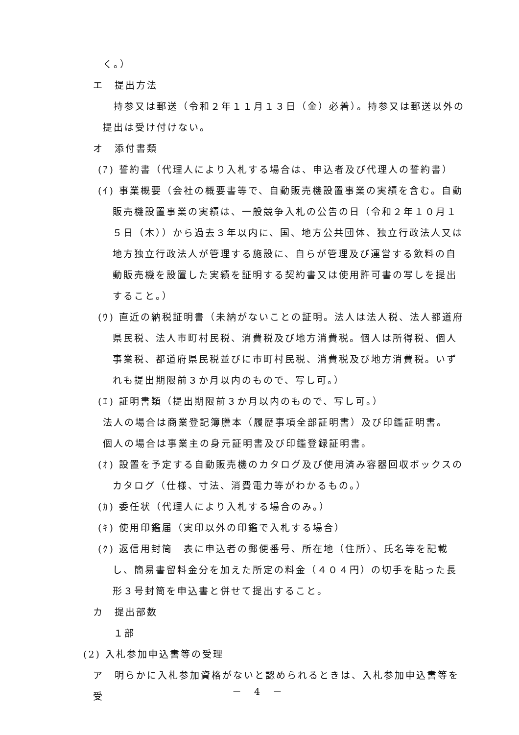く。）
エ　提出方法
　持参又は郵送（令和２年１１月１３日（金）必着）。持参又は郵送以外の
提出は受け付けない。
オ　添付書類
(ｱ) 誓約書（代理人により入札する場合は、申込者及び代理人の誓約書）
(ｲ) 事業概要（会社の概要書等で、自動販売機設置事業の実績を含む。自動販売機設置事業の実績は、一般競争入札の公告の日（令和２年１０月１５日（木））から過去３年以内に、国、地方公共団体、独立行政法人又は地方独立行政法人が管理する施設に、自らが管理及び運営する飲料の自動販売機を設置した実績を証明する契約書又は使用許可書の写しを提出すること。）
(ｳ) 直近の納税証明書（未納がないことの証明。法人は法人税、法人都道府県民税、法人市町村民税、消費税及び地方消費税。個人は所得税、個人事業税、都道府県民税並びに市町村民税、消費税及び地方消費税。いずれも提出期限前３か月以内のもので、写し可。）
(ｴ) 証明書類（提出期限前３か月以内のもので、写し可。）
法人の場合は商業登記簿謄本（履歴事項全部証明書）及び印鑑証明書。
個人の場合は事業主の身元証明書及び印鑑登録証明書。
(ｵ) 設置を予定する自動販売機のカタログ及び使用済み容器回収ボックスのカタログ（仕様、寸法、消費電力等がわかるもの。）
(ｶ) 委任状（代理人により入札する場合のみ。）
(ｷ) 使用印鑑届（実印以外の印鑑で入札する場合）
(ｸ) 返信用封筒　表に申込者の郵便番号、所在地（住所）、氏名等を記載し、簡易書留料金分を加えた所定の料金（４０４円）の切手を貼った長形３号封筒を申込書と併せて提出すること。
カ　提出部数
　１部
(2) 入札参加申込書等の受理
ア　明らかに入札参加資格がないと認められるときは、入札参加申込書等を受
－ 4 －